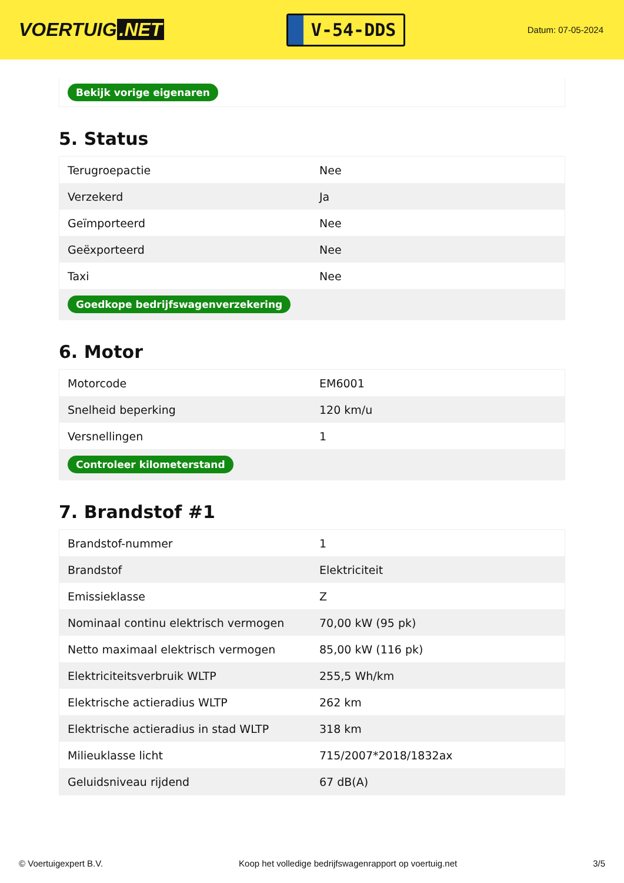VOERTUIG.NET
V-54-DDS
Datum: 07-05-2024
Bekijk vorige eigenaren
5. Status
| Terugroepactie | Nee |
| Verzekerd | Ja |
| Geïmporteerd | Nee |
| Geëxporteerd | Nee |
| Taxi | Nee |
| Goedkope bedrijfswagenverzekering | |
6. Motor
| Motorcode | EM6001 |
| Snelheid beperking | 120 km/u |
| Versnellingen | 1 |
| Controleer kilometerstand | |
7. Brandstof #1
| Brandstof-nummer | 1 |
| Brandstof | Elektriciteit |
| Emissieklasse | Z |
| Nominaal continu elektrisch vermogen | 70,00 kW (95 pk) |
| Netto maximaal elektrisch vermogen | 85,00 kW (116 pk) |
| Elektriciteitsverbruik WLTP | 255,5 Wh/km |
| Elektrische actieradius WLTP | 262 km |
| Elektrische actieradius in stad WLTP | 318 km |
| Milieuklasse licht | 715/2007*2018/1832ax |
| Geluidsniveau rijdend | 67 dB(A) |
© Voertuigexpert B.V. Koop het volledige bedrijfswagenrapport op voertuig.net 3/5